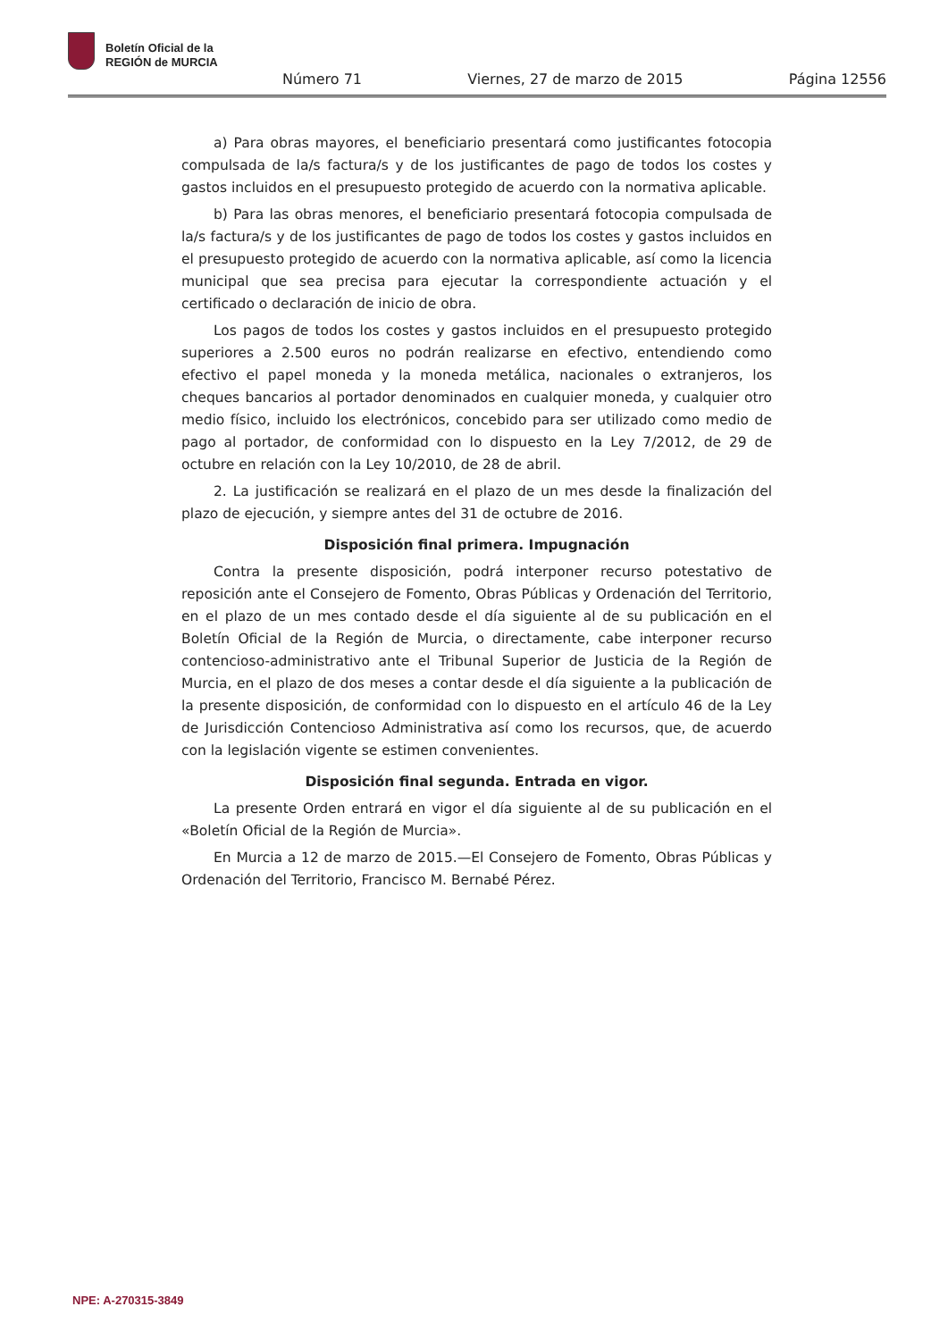Boletín Oficial de la
REGIÓN de MURCIA
Número 71 Viernes, 27 de marzo de 2015 Página 12556
a) Para obras mayores, el beneficiario presentará como justificantes fotocopia compulsada de la/s factura/s y de los justificantes de pago de todos los costes y gastos incluidos en el presupuesto protegido de acuerdo con la normativa aplicable.
b) Para las obras menores, el beneficiario presentará fotocopia compulsada de la/s factura/s y de los justificantes de pago de todos los costes y gastos incluidos en el presupuesto protegido de acuerdo con la normativa aplicable, así como la licencia municipal que sea precisa para ejecutar la correspondiente actuación y el certificado o declaración de inicio de obra.
Los pagos de todos los costes y gastos incluidos en el presupuesto protegido superiores a 2.500 euros no podrán realizarse en efectivo, entendiendo como efectivo el papel moneda y la moneda metálica, nacionales o extranjeros, los cheques bancarios al portador denominados en cualquier moneda, y cualquier otro medio físico, incluido los electrónicos, concebido para ser utilizado como medio de pago al portador, de conformidad con lo dispuesto en la Ley 7/2012, de 29 de octubre en relación con la Ley 10/2010, de 28 de abril.
2. La justificación se realizará en el plazo de un mes desde la finalización del plazo de ejecución, y siempre antes del 31 de octubre de 2016.
Disposición final primera. Impugnación
Contra la presente disposición, podrá interponer recurso potestativo de reposición ante el Consejero de Fomento, Obras Públicas y Ordenación del Territorio, en el plazo de un mes contado desde el día siguiente al de su publicación en el Boletín Oficial de la Región de Murcia, o directamente, cabe interponer recurso contencioso-administrativo ante el Tribunal Superior de Justicia de la Región de Murcia, en el plazo de dos meses a contar desde el día siguiente a la publicación de la presente disposición, de conformidad con lo dispuesto en el artículo 46 de la Ley de Jurisdicción Contencioso Administrativa así como los recursos, que, de acuerdo con la legislación vigente se estimen convenientes.
Disposición final segunda. Entrada en vigor.
La presente Orden entrará en vigor el día siguiente al de su publicación en el «Boletín Oficial de la Región de Murcia».
En Murcia a 12 de marzo de 2015.—El Consejero de Fomento, Obras Públicas y Ordenación del Territorio, Francisco M. Bernabé Pérez.
NPE: A-270315-3849